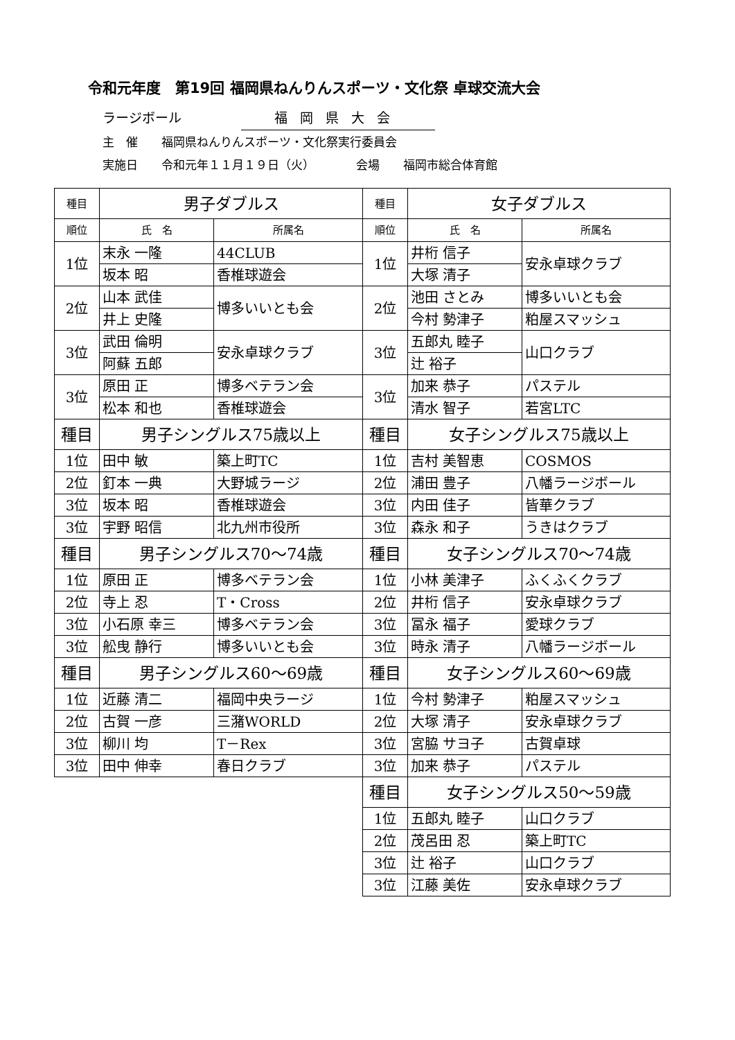令和元年度　第19回 福岡県ねんりんスポーツ・文化祭 卓球交流大会
ラージボール 福岡県大会
主　催　　福岡県ねんりんスポーツ・文化祭実行委員会
実施日　　令和元年１１月１９日（火）　　　　会場　　福岡市総合体育館
| 種目 | 男子ダブルス | | 種目 | 女子ダブルス | |
| --- | --- | --- | --- | --- | --- |
| 順位 | 氏 名 | 所属名 | 順位 | 氏 名 | 所属名 |
| 1位 | 末永 一隆 | 44CLUB | 1位 | 井桁 信子 | 安永卓球クラブ |
| | 坂本 昭 | 香椎球遊会 | | 大塚 清子 | |
| 2位 | 山本 武佳 | 博多いいとも会 | 2位 | 池田 さとみ | 博多いいとも会 |
| | 井上 史隆 | | | 今村 勢津子 | 粕屋スマッシュ |
| 3位 | 武田 倫明 | 安永卓球クラブ | 3位 | 五郎丸 睦子 | 山口クラブ |
| | 阿蘇 五郎 | | | 辻 裕子 | |
| 3位 | 原田 正 | 博多ベテラン会 | 3位 | 加来 恭子 | パステル |
| | 松本 和也 | 香椎球遊会 | | 清水 智子 | 若宮LTC |
| 種目 | 男子シングルス75歳以上 | | 種目 | 女子シングルス75歳以上 | |
| 1位 | 田中 敏 | 築上町TC | 1位 | 吉村 美智恵 | COSMOS |
| 2位 | 釘本 一典 | 大野城ラージ | 2位 | 浦田 豊子 | 八幡ラージボール |
| 3位 | 坂本 昭 | 香椎球遊会 | 3位 | 内田 佳子 | 皆華クラブ |
| 3位 | 宇野 昭信 | 北九州市役所 | 3位 | 森永 和子 | うきはクラブ |
| 種目 | 男子シングルス70～74歳 | | 種目 | 女子シングルス70～74歳 | |
| 1位 | 原田 正 | 博多ベテラン会 | 1位 | 小林 美津子 | ふくふくクラブ |
| 2位 | 寺上 忍 | T・Cross | 2位 | 井桁 信子 | 安永卓球クラブ |
| 3位 | 小石原 幸三 | 博多ベテラン会 | 3位 | 冨永 福子 | 愛球クラブ |
| 3位 | 舩曳 静行 | 博多いいとも会 | 3位 | 時永 清子 | 八幡ラージボール |
| 種目 | 男子シングルス60～69歳 | | 種目 | 女子シングルス60～69歳 | |
| 1位 | 近藤 清二 | 福岡中央ラージ | 1位 | 今村 勢津子 | 粕屋スマッシュ |
| 2位 | 古賀 一彦 | 三潴WORLD | 2位 | 大塚 清子 | 安永卓球クラブ |
| 3位 | 柳川 均 | T－Rex | 3位 | 宮脇 サヨ子 | 古賀卓球 |
| 3位 | 田中 伸幸 | 春日クラブ | 3位 | 加来 恭子 | パステル |
| | | | 種目 | 女子シングルス50～59歳 | |
| | | | 1位 | 五郎丸 睦子 | 山口クラブ |
| | | | 2位 | 茂呂田 忍 | 築上町TC |
| | | | 3位 | 辻 裕子 | 山口クラブ |
| | | | 3位 | 江藤 美佐 | 安永卓球クラブ |